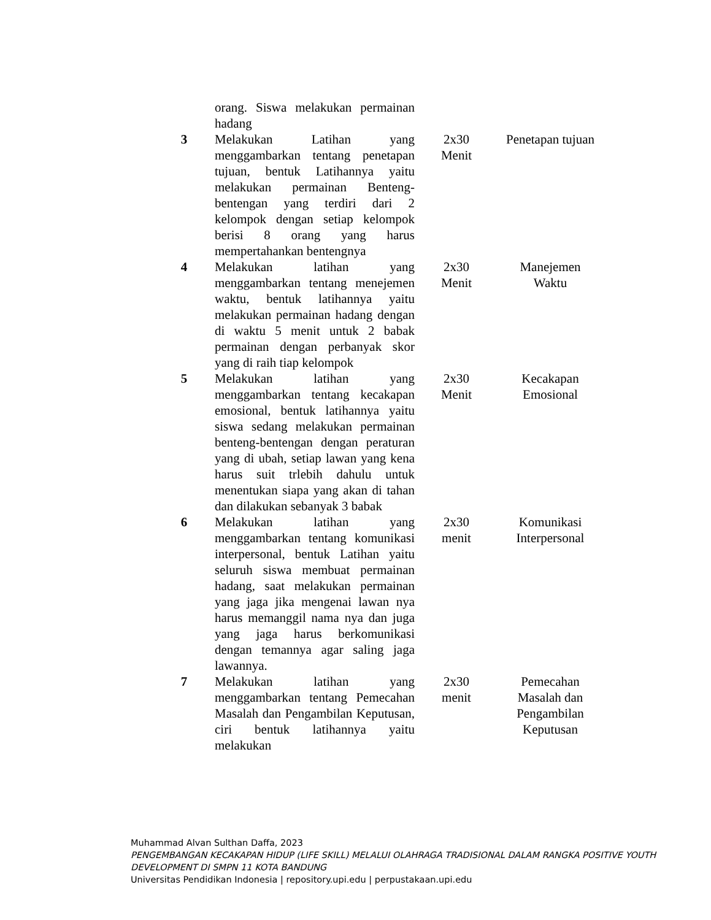| | orang. Siswa melakukan permainan hadang | | |
| 3 | Melakukan Latihan yang menggambarkan tentang penetapan tujuan, bentuk Latihannya yaitu melakukan permainan Benteng-bentengan yang terdiri dari 2 kelompok dengan setiap kelompok berisi 8 orang yang harus mempertahankan bentengnya | 2x30 Menit | Penetapan tujuan |
| 4 | Melakukan latihan yang menggambarkan tentang menejemen waktu, bentuk latihannya yaitu melakukan permainan hadang dengan di waktu 5 menit untuk 2 babak permainan dengan perbanyak skor yang di raih tiap kelompok | 2x30 Menit | Manejemen Waktu |
| 5 | Melakukan latihan yang menggambarkan tentang kecakapan emosional, bentuk latihannya yaitu siswa sedang melakukan permainan benteng-bentengan dengan peraturan yang di ubah, setiap lawan yang kena harus suit trlebih dahulu untuk menentukan siapa yang akan di tahan dan dilakukan sebanyak 3 babak | 2x30 Menit | Kecakapan Emosional |
| 6 | Melakukan latihan yang menggambarkan tentang komunikasi interpersonal, bentuk Latihan yaitu seluruh siswa membuat permainan hadang, saat melakukan permainan yang jaga jika mengenai lawan nya harus memanggil nama nya dan juga yang jaga harus berkomunikasi dengan temannya agar saling jaga lawannya. | 2x30 menit | Komunikasi Interpersonal |
| 7 | Melakukan latihan yang menggambarkan tentang Pemecahan Masalah dan Pengambilan Keputusan, ciri bentuk latihannya yaitu melakukan | 2x30 menit | Pemecahan Masalah dan Pengambilan Keputusan |
Muhammad Alvan Sulthan Daffa, 2023
PENGEMBANGAN KECAKAPAN HIDUP (LIFE SKILL) MELALUI OLAHRAGA TRADISIONAL DALAM RANGKA POSITIVE YOUTH DEVELOPMENT DI SMPN 11 KOTA BANDUNG
Universitas Pendidikan Indonesia | repository.upi.edu | perpustakaan.upi.edu